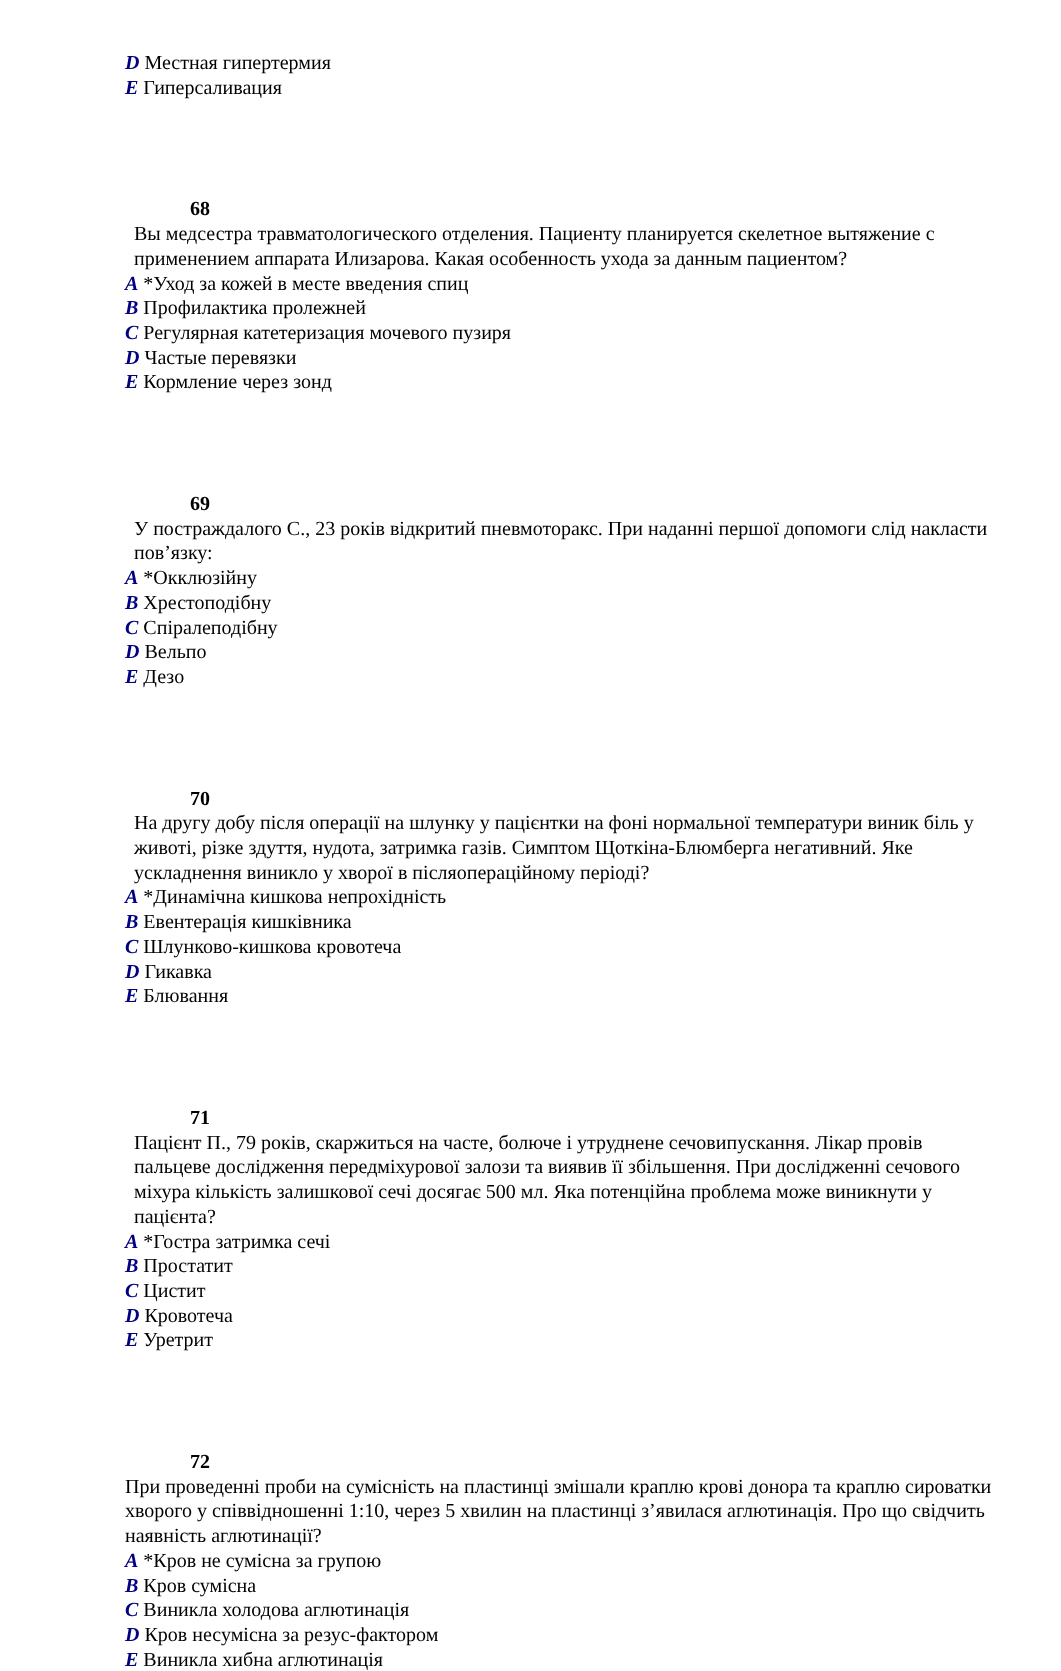D Местная гипертермия
E Гиперсаливация
68
Вы медсестра травматологического отделения. Пациенту планируется скелетное вытяжение с применением аппарата Илизарова. Какая особенность ухода за данным пациентом?
A *Уход за кожей в месте введения спиц
B Профилактика пролежней
C Регулярная катетеризация мочевого пузиря
D Частые перевязки
E Кормление через зонд
69
У постраждалого С., 23 років відкритий пневмоторакс. При наданні першої допомоги слід накласти пов’язку:
A *Окклюзійну
B Хрестоподібну
C Спіралеподібну
D Вельпо
E Дезо
70
На другу добу після операції на шлунку у пацієнтки на фоні нормальної температури виник біль у животі, різке здуття, нудота, затримка газів. Симптом Щоткіна-Блюмберга негативний. Яке ускладнення виникло у хворої в післяопераційному періоді?
A *Динамічна кишкова непрохідність
B Евентерація кишківника
C Шлунково-кишкова кровотеча
D Гикавка
E Блювання
71
Пацієнт П., 79 років, скаржиться на часте, болюче і утруднене сечовипускання. Лікар провів пальцеве дослідження передміхурової залози та виявив її збільшення. При дослідженні сечового міхура кількість залишкової сечі досягає 500 мл. Яка потенційна проблема може виникнути у пацієнта?
A *Гостра затримка сечі
B Простатит
C Цистит
D Кровотеча
E Уретрит
72
При проведенні проби на сумісність на пластинці змішали краплю крові донора та краплю сироватки хворого у співвідношенні 1:10, через 5 хвилин на пластинці з’явилася аглютинація. Про що свідчить наявність аглютинації?
A *Кров не сумісна за групою
B Кров сумісна
C Виникла холодова аглютинація
D Кров несумісна за резус-фактором
E Виникла хибна аглютинація